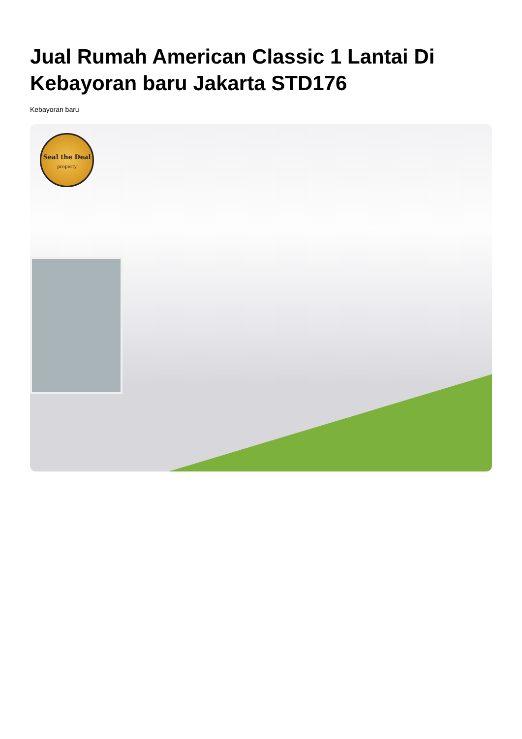Jual Rumah American Classic 1 Lantai Di Kebayoran baru Jakarta STD176
Kebayoran baru
Seal the Deal
property